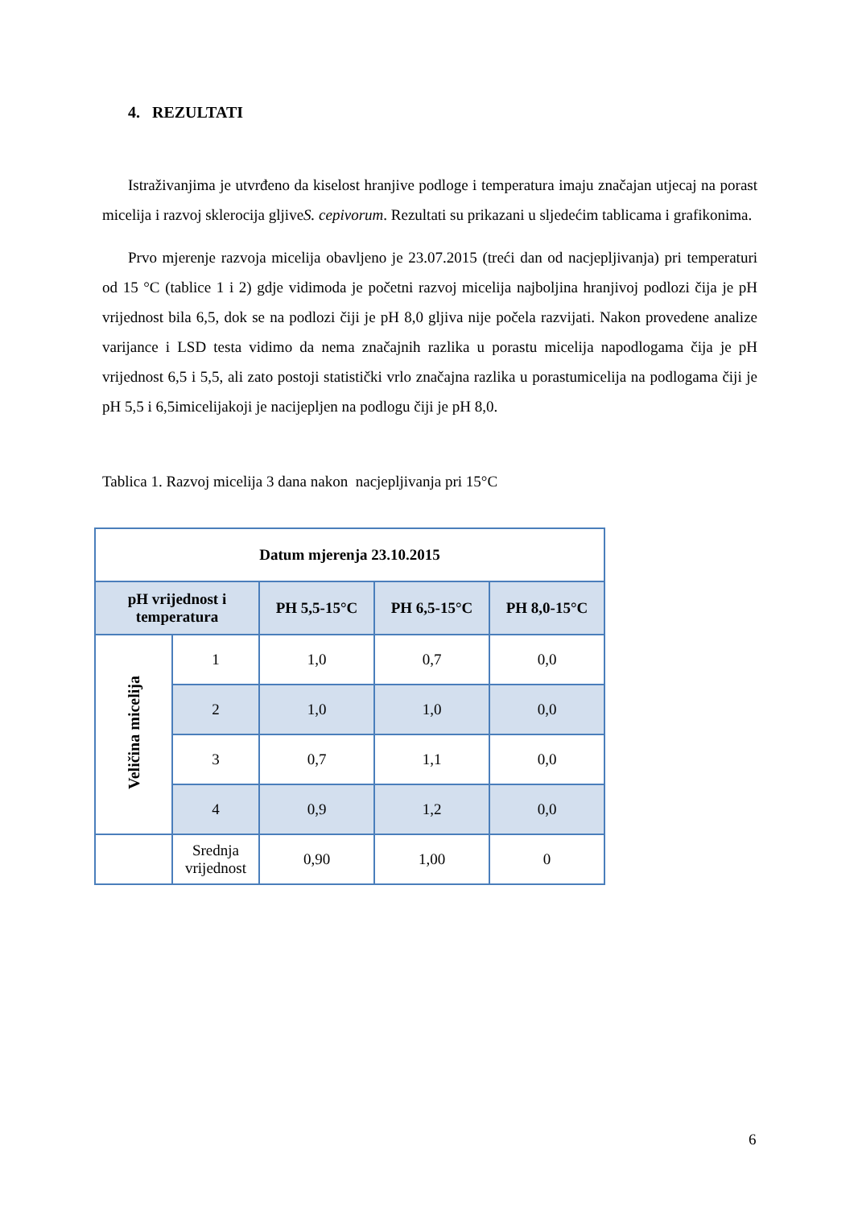4. REZULTATI
Istraživanjima je utvrđeno da kiselost hranjive podloge i temperatura imaju značajan utjecaj na porast micelija i razvoj sklerocija gljiveS. cepivorum. Rezultati su prikazani u sljedećim tablicama i grafikonima.
Prvo mjerenje razvoja micelija obavljeno je 23.07.2015 (treći dan od nacjepljivanja) pri temperaturi od 15 °C (tablice 1 i 2) gdje vidimoda je početni razvoj micelija najboljina hranjivoj podlozi čija je pH vrijednost bila 6,5, dok se na podlozi čiji je pH 8,0 gljiva nije počela razvijati. Nakon provedene analize varijance i LSD testa vidimo da nema značajnih razlika u porastu micelija napodlogama čija je pH vrijednost 6,5 i 5,5, ali zato postoji statistički vrlo značajna razlika u porastumicelija na podlogama čiji je pH 5,5 i 6,5imicelijakoji je nacijepljen na podlogu čiji je pH 8,0.
Tablica 1. Razvoj micelija 3 dana nakon nacjepljivanja pri 15°C
| Datum mjerenja 23.10.2015 | | | | |
| --- | --- | --- | --- | --- |
| pH vrijednost i temperatura | | PH 5,5-15°C | PH 6,5-15°C | PH 8,0-15°C |
| Veličina micelija | 1 | 1,0 | 0,7 | 0,0 |
| | 2 | 1,0 | 1,0 | 0,0 |
| | 3 | 0,7 | 1,1 | 0,0 |
| | 4 | 0,9 | 1,2 | 0,0 |
| | Srednja vrijednost | 0,90 | 1,00 | 0 |
6